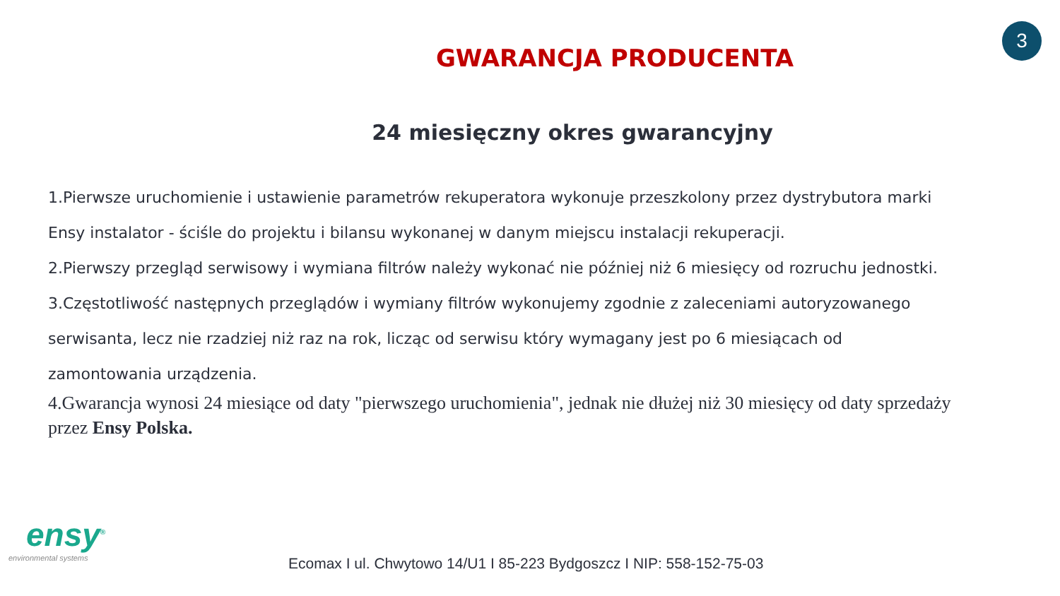3
GWARANCJA PRODUCENTA
24 miesięczny okres gwarancyjny
1.Pierwsze uruchomienie i ustawienie parametrów rekuperatora wykonuje przeszkolony przez dystrybutora marki Ensy instalator - ściśle do projektu i bilansu wykonanej w danym miejscu instalacji rekuperacji.
2.Pierwszy przegląd serwisowy i wymiana filtrów należy wykonać nie później niż 6 miesięcy od rozruchu jednostki.
3.Częstotliwość następnych przeglądów i wymiany filtrów wykonujemy zgodnie z zaleceniami autoryzowanego serwisanta, lecz nie rzadziej niż raz na rok, licząc od serwisu który wymagany jest po 6 miesiącach od zamontowania urządzenia.
4.Gwarancja wynosi 24 miesiące od daty "pierwszego uruchomienia", jednak nie dłużej niż 30 miesięcy od daty sprzedaży przez Ensy Polska.
ensy<sup>®</sup>
environmental systems
Ecomax I ul. Chwytowo 14/U1 I 85-223 Bydgoszcz I NIP: 558-152-75-03